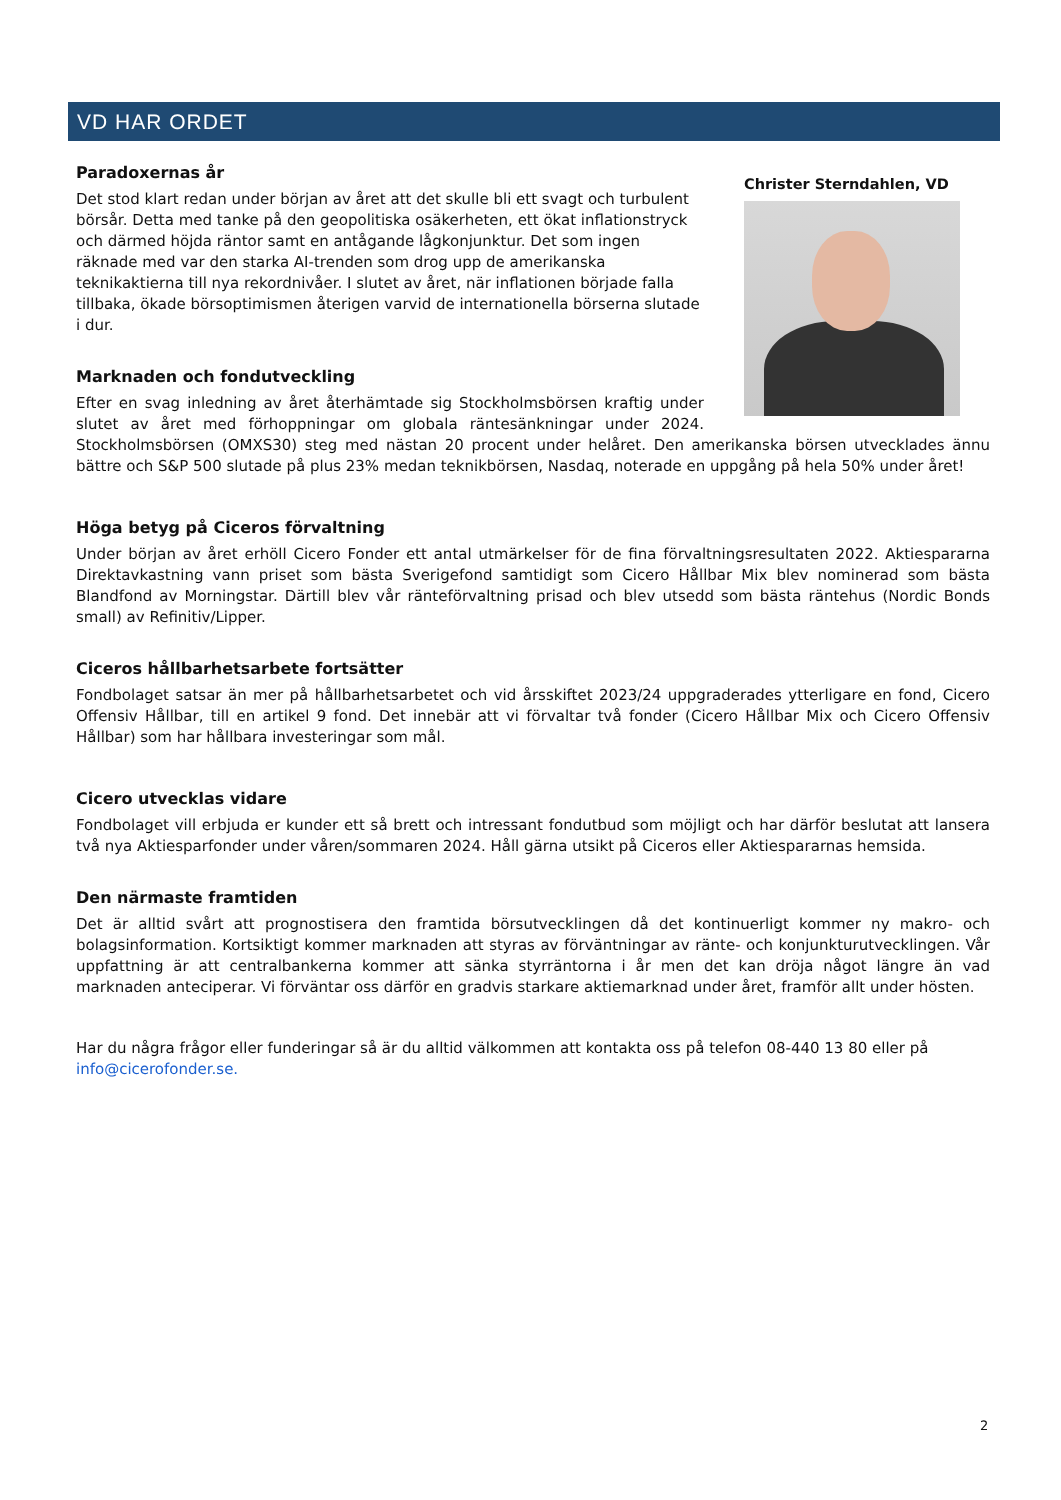VD HAR ORDET
Christer Sterndahlen, VD
Paradoxernas år
Det stod klart redan under början av året att det skulle bli ett svagt och turbulent börsår. Detta med tanke på den geopolitiska osäkerheten, ett ökat inflationstryck och därmed höjda räntor samt en antågande lågkonjunktur. Det som ingen räknade med var den starka AI-trenden som drog upp de amerikanska teknikaktierna till nya rekordnivåer. I slutet av året, när inflationen började falla tillbaka, ökade börsoptimismen återigen varvid de internationella börserna slutade i dur.
Marknaden och fondutveckling
Efter en svag inledning av året återhämtade sig Stockholmsbörsen kraftig under slutet av året med förhoppningar om globala räntesänkningar under 2024. Stockholmsbörsen (OMXS30) steg med nästan 20 procent under helåret. Den amerikanska börsen utvecklades ännu bättre och S&P 500 slutade på plus 23% medan teknikbörsen, Nasdaq, noterade en uppgång på hela 50% under året!
Höga betyg på Ciceros förvaltning
Under början av året erhöll Cicero Fonder ett antal utmärkelser för de fina förvaltningsresultaten 2022. Aktiespararna Direktavkastning vann priset som bästa Sverigefond samtidigt som Cicero Hållbar Mix blev nominerad som bästa Blandfond av Morningstar. Därtill blev vår ränteförvaltning prisad och blev utsedd som bästa räntehus (Nordic Bonds small) av Refinitiv/Lipper.
Ciceros hållbarhetsarbete fortsätter
Fondbolaget satsar än mer på hållbarhetsarbetet och vid årsskiftet 2023/24 uppgraderades ytterligare en fond, Cicero Offensiv Hållbar, till en artikel 9 fond. Det innebär att vi förvaltar två fonder (Cicero Hållbar Mix och Cicero Offensiv Hållbar) som har hållbara investeringar som mål.
Cicero utvecklas vidare
Fondbolaget vill erbjuda er kunder ett så brett och intressant fondutbud som möjligt och har därför beslutat att lansera två nya Aktiesparfonder under våren/sommaren 2024. Håll gärna utsikt på Ciceros eller Aktiespararnas hemsida.
Den närmaste framtiden
Det är alltid svårt att prognostisera den framtida börsutvecklingen då det kontinuerligt kommer ny makro- och bolagsinformation. Kortsiktigt kommer marknaden att styras av förväntningar av ränte- och konjunkturutvecklingen. Vår uppfattning är att centralbankerna kommer att sänka styrräntorna i år men det kan dröja något längre än vad marknaden anteciperar. Vi förväntar oss därför en gradvis starkare aktiemarknad under året, framför allt under hösten.
Har du några frågor eller funderingar så är du alltid välkommen att kontakta oss på telefon 08-440 13 80 eller på info@cicerofonder.se.
2